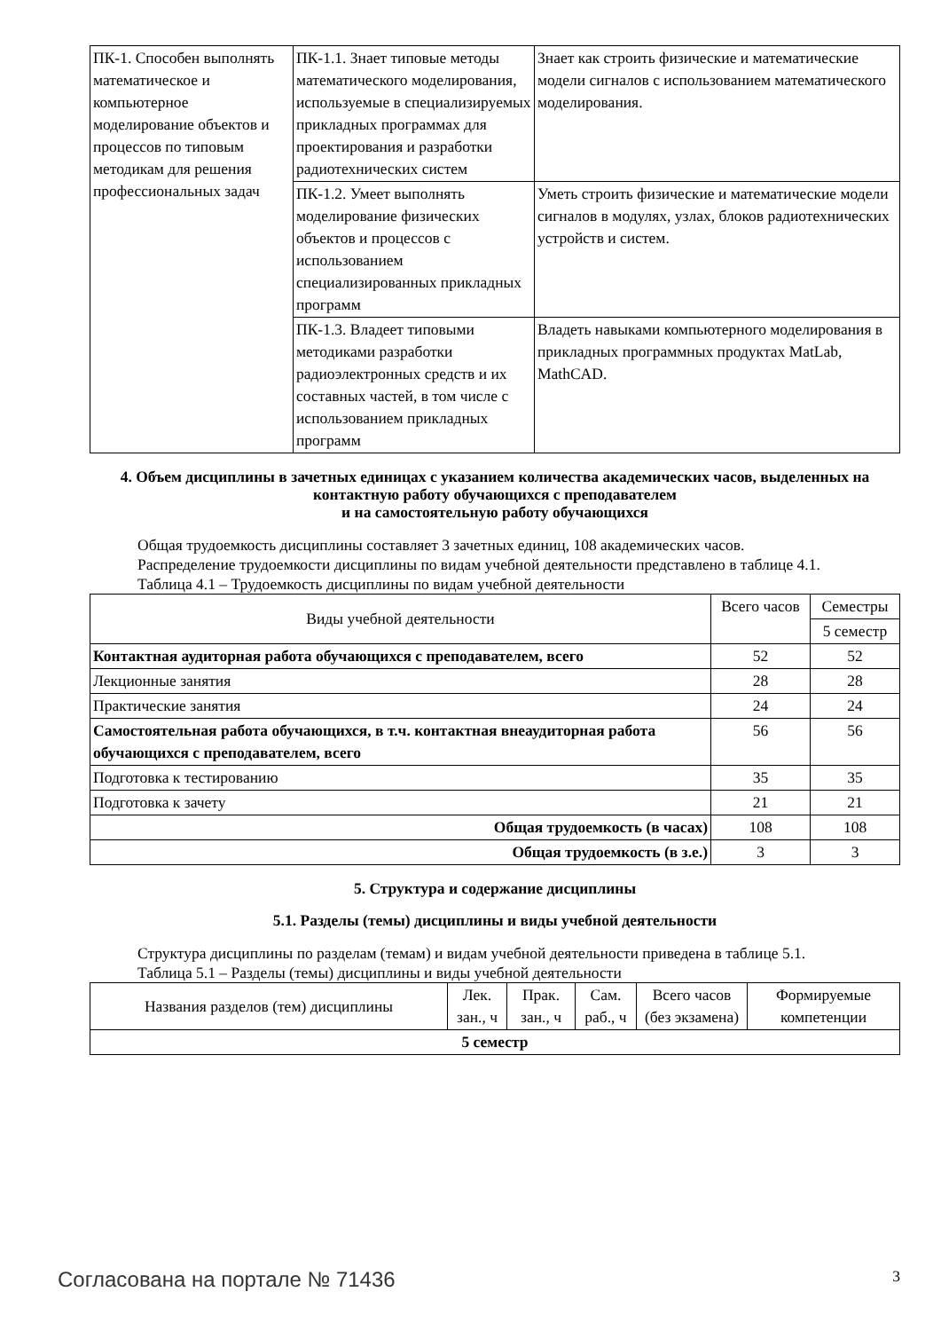| ПК-1. Способен выполнять математическое и компьютерное моделирование объектов и процессов по типовым методикам для решения профессиональных задач | ПК-1.1. Знает типовые методы математического моделирования, используемые в специализируемых прикладных программах для проектирования и разработки радиотехнических систем | Знает как строить физические и математические модели сигналов с использованием математического моделирования. |
| | ПК-1.2. Умеет выполнять моделирование физических объектов и процессов с использованием специализированных прикладных программ | Уметь строить физические и математические модели сигналов в модулях, узлах, блоков радиотехнических устройств и систем. |
| | ПК-1.3. Владеет типовыми методиками разработки радиоэлектронных средств и их составных частей, в том числе с использованием прикладных программ | Владеть навыками компьютерного моделирования в прикладных программных продуктах MatLab, MathCAD. |
4. Объем дисциплины в зачетных единицах с указанием количества академических часов, выделенных на контактную работу обучающихся с преподавателем
и на самостоятельную работу обучающихся
Общая трудоемкость дисциплины составляет 3 зачетных единиц, 108 академических часов.
Распределение трудоемкости дисциплины по видам учебной деятельности представлено в таблице 4.1.
Таблица 4.1 – Трудоемкость дисциплины по видам учебной деятельности
| Виды учебной деятельности | Всего часов | Семестры |
| | | 5 семестр |
| Контактная аудиторная работа обучающихся с преподавателем, всего | 52 | 52 |
| Лекционные занятия | 28 | 28 |
| Практические занятия | 24 | 24 |
| Самостоятельная работа обучающихся, в т.ч. контактная внеаудиторная работа обучающихся с преподавателем, всего | 56 | 56 |
| Подготовка к тестированию | 35 | 35 |
| Подготовка к зачету | 21 | 21 |
| Общая трудоемкость (в часах) | 108 | 108 |
| Общая трудоемкость (в з.е.) | 3 | 3 |
5. Структура и содержание дисциплины
5.1. Разделы (темы) дисциплины и виды учебной деятельности
Структура дисциплины по разделам (темам) и видам учебной деятельности приведена в таблице 5.1.
Таблица 5.1 – Разделы (темы) дисциплины и виды учебной деятельности
| Названия разделов (тем) дисциплины | Лек. зан., ч | Прак. зан., ч | Сам. раб., ч | Всего часов (без экзамена) | Формируемые компетенции |
| 5 семестр | | | | | |
Согласована на портале № 71436 3